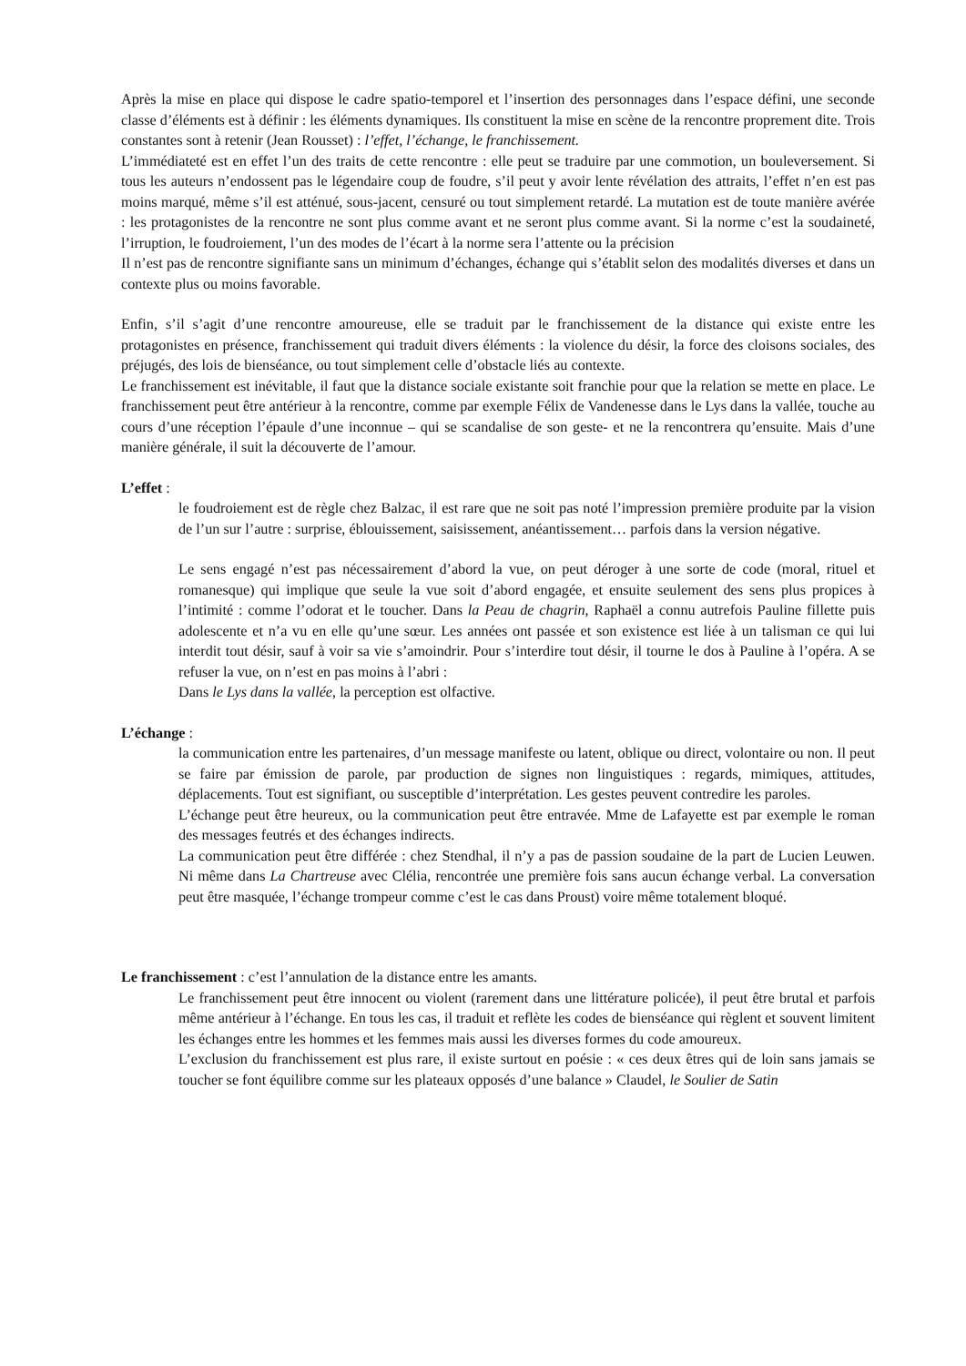Après la mise en place qui dispose le cadre spatio-temporel et l’insertion des personnages dans l’espace défini, une seconde classe d’éléments est à définir : les éléments dynamiques. Ils constituent la mise en scène de la rencontre proprement dite. Trois constantes sont à retenir (Jean Rousset) : l’effet, l’échange, le franchissement.
L’immédiateté est en effet l’un des traits de cette rencontre : elle peut se traduire par une commotion, un bouleversement. Si tous les auteurs n’endossent pas le légendaire coup de foudre, s’il peut y avoir lente révélation des attraits, l’effet n’en est pas moins marqué, même s’il est atténué, sous-jacent, censuré ou tout simplement retardé. La mutation est de toute manière avérée : les protagonistes de la rencontre ne sont plus comme avant et ne seront plus comme avant. Si la norme c’est la soudaineté, l’irruption, le foudroiement, l’un des modes de l’écart à la norme sera l’attente ou la précision
Il n’est pas de rencontre signifiante sans un minimum d’échanges, échange qui s’établit selon des modalités diverses et dans un contexte plus ou moins favorable.
Enfin, s’il s’agit d’une rencontre amoureuse, elle se traduit par le franchissement de la distance qui existe entre les protagonistes en présence, franchissement qui traduit divers éléments : la violence du désir, la force des cloisons sociales, des préjugés, des lois de bienséance, ou tout simplement celle d’obstacle liés au contexte.
Le franchissement est inévitable, il faut que la distance sociale existante soit franchie pour que la relation se mette en place. Le franchissement peut être antérieur à la rencontre, comme par exemple Félix de Vandenesse dans le Lys dans la vallée, touche au cours d’une réception l’épaule d’une inconnue – qui se scandalise de son geste- et ne la rencontrera qu’ensuite. Mais d’une manière générale, il suit la découverte de l’amour.
L’effet :
le foudroiement est de règle chez Balzac, il est rare que ne soit pas noté l’impression première produite par la vision de l’un sur l’autre : surprise, éblouissement, saisissement, anéantissement… parfois dans la version négative.
Le sens engagé n’est pas nécessairement d’abord la vue, on peut déroger à une sorte de code (moral, rituel et romanesque) qui implique que seule la vue soit d’abord engagée, et ensuite seulement des sens plus propices à l’intimité : comme l’odorat et le toucher. Dans la Peau de chagrin, Raphaël a connu autrefois Pauline fillette puis adolescente et n’a vu en elle qu’une sœur. Les années ont passée et son existence est liée à un talisman ce qui lui interdit tout désir, sauf à voir sa vie s’amoindrir. Pour s’interdire tout désir, il tourne le dos à Pauline à l’opéra. A se refuser la vue, on n’est en pas moins à l’abri :
Dans le Lys dans la vallée, la perception est olfactive.
L’échange :
la communication entre les partenaires, d’un message manifeste ou latent, oblique ou direct, volontaire ou non. Il peut se faire par émission de parole, par production de signes non linguistiques : regards, mimiques, attitudes, déplacements. Tout est signifiant, ou susceptible d’interprétation. Les gestes peuvent contredire les paroles.
L’échange peut être heureux, ou la communication peut être entravée. Mme de Lafayette est par exemple le roman des messages feutrés et des échanges indirects.
La communication peut être différée : chez Stendhal, il n’y a pas de passion soudaine de la part de Lucien Leuwen. Ni même dans La Chartreuse avec Clélia, rencontrée une première fois sans aucun échange verbal. La conversation peut être masquée, l’échange trompeur comme c’est le cas dans Proust) voire même totalement bloqué.
Le franchissement : c’est l’annulation de la distance entre les amants.
Le franchissement peut être innocent ou violent (rarement dans une littérature policée), il peut être brutal et parfois même antérieur à l’échange. En tous les cas, il traduit et reflète les codes de bienséance qui règlent et souvent limitent les échanges entre les hommes et les femmes mais aussi les diverses formes du code amoureux.
L’exclusion du franchissement est plus rare, il existe surtout en poésie : « ces deux êtres qui de loin sans jamais se toucher se font équilibre comme sur les plateaux opposés d’une balance » Claudel, le Soulier de Satin